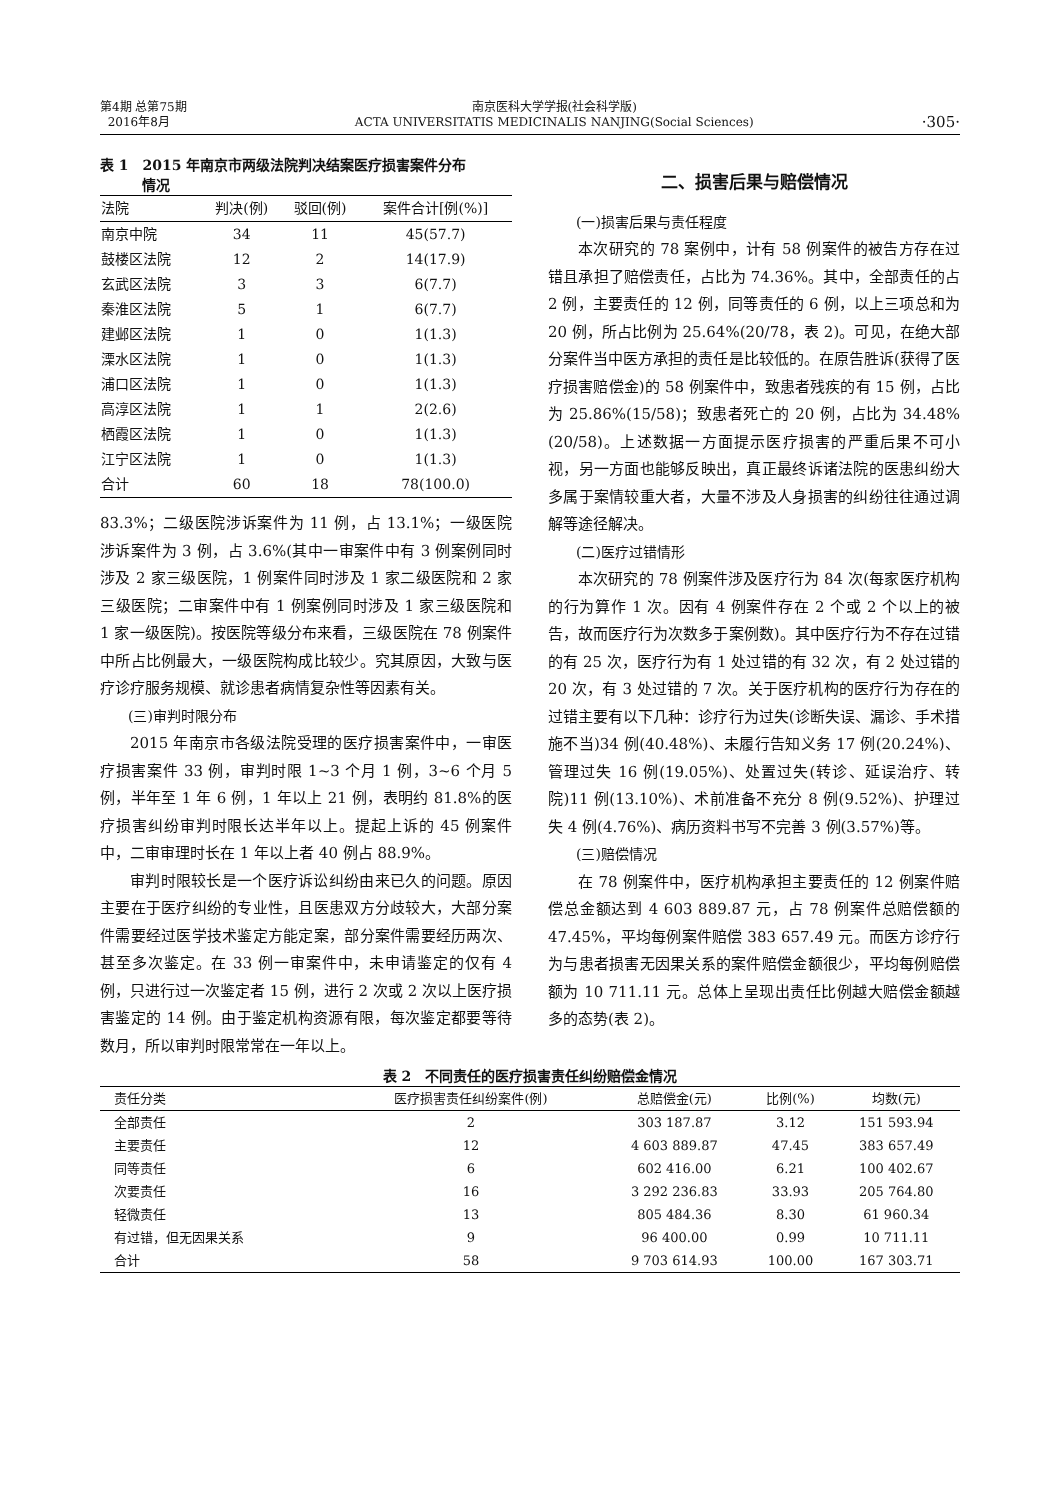第4期 总第75期
2016年8月
南京医科大学学报(社会科学版)
ACTA UNIVERSITATIS MEDICINALIS NANJING(Social Sciences)
·305·
表 1　2015 年南京市两级法院判决结案医疗损害案件分布
　　　情况
| 法院 | 判决(例) | 驳回(例) | 案件合计[例(%)] |
| --- | --- | --- | --- |
| 南京中院 | 34 | 11 | 45(57.7) |
| 鼓楼区法院 | 12 | 2 | 14(17.9) |
| 玄武区法院 | 3 | 3 | 6(7.7) |
| 秦淮区法院 | 5 | 1 | 6(7.7) |
| 建邺区法院 | 1 | 0 | 1(1.3) |
| 溧水区法院 | 1 | 0 | 1(1.3) |
| 浦口区法院 | 1 | 0 | 1(1.3) |
| 高淳区法院 | 1 | 1 | 2(2.6) |
| 栖霞区法院 | 1 | 0 | 1(1.3) |
| 江宁区法院 | 1 | 0 | 1(1.3) |
| 合计 | 60 | 18 | 78(100.0) |
83.3%；二级医院涉诉案件为 11 例，占 13.1%；一级医院涉诉案件为 3 例，占 3.6%(其中一审案件中有 3 例案例同时涉及 2 家三级医院，1 例案件同时涉及 1 家二级医院和 2 家三级医院；二审案件中有 1 例案例同时涉及 1 家三级医院和 1 家一级医院)。按医院等级分布来看，三级医院在 78 例案件中所占比例最大，一级医院构成比较少。究其原因，大致与医疗诊疗服务规模、就诊患者病情复杂性等因素有关。
(三)审判时限分布
2015 年南京市各级法院受理的医疗损害案件中，一审医疗损害案件 33 例，审判时限 1~3 个月 1 例，3~6 个月 5 例，半年至 1 年 6 例，1 年以上 21 例，表明约 81.8%的医疗损害纠纷审判时限长达半年以上。提起上诉的 45 例案件中，二审审理时长在 1 年以上者 40 例占 88.9%。
审判时限较长是一个医疗诉讼纠纷由来已久的问题。原因主要在于医疗纠纷的专业性，且医患双方分歧较大，大部分案件需要经过医学技术鉴定方能定案，部分案件需要经历两次、甚至多次鉴定。在 33 例一审案件中，未申请鉴定的仅有 4 例，只进行过一次鉴定者 15 例，进行 2 次或 2 次以上医疗损害鉴定的 14 例。由于鉴定机构资源有限，每次鉴定都要等待数月，所以审判时限常常在一年以上。
二、损害后果与赔偿情况
(一)损害后果与责任程度
本次研究的 78 案例中，计有 58 例案件的被告方存在过错且承担了赔偿责任，占比为 74.36%。其中，全部责任的占 2 例，主要责任的 12 例，同等责任的 6 例，以上三项总和为 20 例，所占比例为 25.64%(20/78，表 2)。可见，在绝大部分案件当中医方承担的责任是比较低的。在原告胜诉(获得了医疗损害赔偿金)的 58 例案件中，致患者残疾的有 15 例，占比为 25.86%(15/58)；致患者死亡的 20 例，占比为 34.48%(20/58)。上述数据一方面提示医疗损害的严重后果不可小视，另一方面也能够反映出，真正最终诉诸法院的医患纠纷大多属于案情较重大者，大量不涉及人身损害的纠纷往往通过调解等途径解决。
(二)医疗过错情形
本次研究的 78 例案件涉及医疗行为 84 次(每家医疗机构的行为算作 1 次。因有 4 例案件存在 2 个或 2 个以上的被告，故而医疗行为次数多于案例数)。其中医疗行为不存在过错的有 25 次，医疗行为有 1 处过错的有 32 次，有 2 处过错的 20 次，有 3 处过错的 7 次。关于医疗机构的医疗行为存在的过错主要有以下几种：诊疗行为过失(诊断失误、漏诊、手术措施不当)34 例(40.48%)、未履行告知义务 17 例(20.24%)、管理过失 16 例(19.05%)、处置过失(转诊、延误治疗、转院)11 例(13.10%)、术前准备不充分 8 例(9.52%)、护理过失 4 例(4.76%)、病历资料书写不完善 3 例(3.57%)等。
(三)赔偿情况
在 78 例案件中，医疗机构承担主要责任的 12 例案件赔偿总金额达到 4 603 889.87 元，占 78 例案件总赔偿额的 47.45%，平均每例案件赔偿 383 657.49 元。而医方诊疗行为与患者损害无因果关系的案件赔偿金额很少，平均每例赔偿额为 10 711.11 元。总体上呈现出责任比例越大赔偿金额越多的态势(表 2)。
表 2　不同责任的医疗损害责任纠纷赔偿金情况
| 责任分类 | 医疗损害责任纠纷案件(例) | 总赔偿金(元) | 比例(%) | 均数(元) |
| --- | --- | --- | --- | --- |
| 全部责任 | 2 | 303 187.87 | 3.12 | 151 593.94 |
| 主要责任 | 12 | 4 603 889.87 | 47.45 | 383 657.49 |
| 同等责任 | 6 | 602 416.00 | 6.21 | 100 402.67 |
| 次要责任 | 16 | 3 292 236.83 | 33.93 | 205 764.80 |
| 轻微责任 | 13 | 805 484.36 | 8.30 | 61 960.34 |
| 有过错，但无因果关系 | 9 | 96 400.00 | 0.99 | 10 711.11 |
| 合计 | 58 | 9 703 614.93 | 100.00 | 167 303.71 |